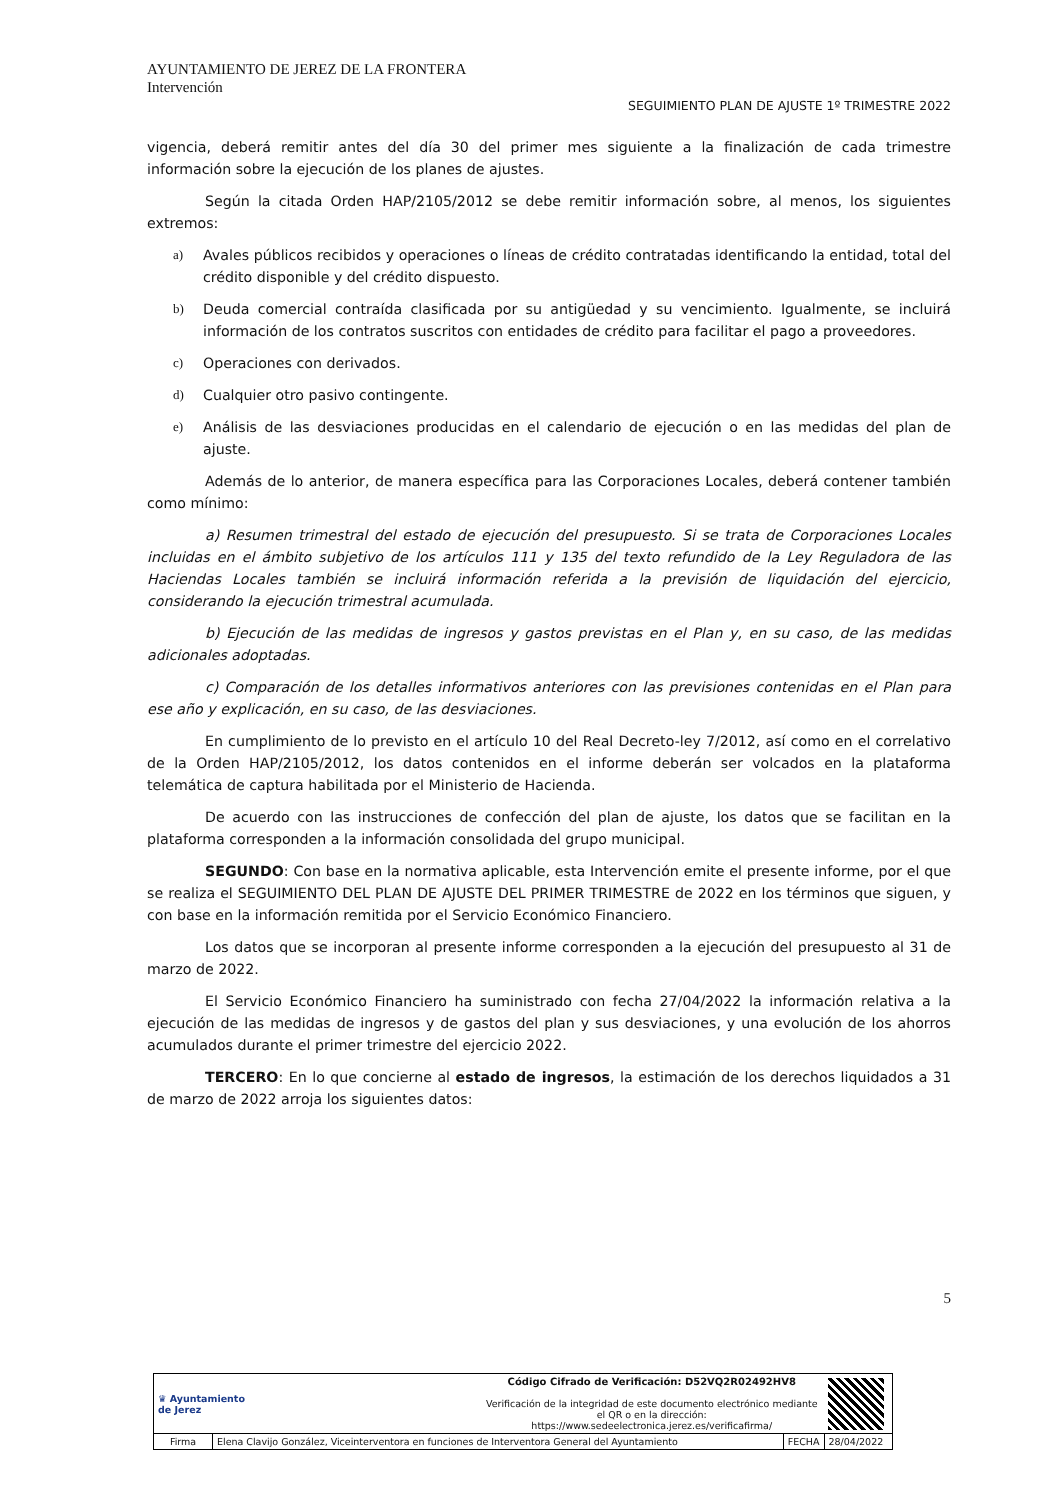AYUNTAMIENTO DE JEREZ DE LA FRONTERA
Intervención
SEGUIMIENTO PLAN DE AJUSTE 1º TRIMESTRE 2022
vigencia, deberá remitir antes del día 30 del primer mes siguiente a la finalización de cada trimestre información sobre la ejecución de los planes de ajustes.
Según la citada Orden HAP/2105/2012 se debe remitir información sobre, al menos, los siguientes extremos:
a) Avales públicos recibidos y operaciones o líneas de crédito contratadas identificando la entidad, total del crédito disponible y del crédito dispuesto.
b) Deuda comercial contraída clasificada por su antigüedad y su vencimiento. Igualmente, se incluirá información de los contratos suscritos con entidades de crédito para facilitar el pago a proveedores.
c) Operaciones con derivados.
d) Cualquier otro pasivo contingente.
e) Análisis de las desviaciones producidas en el calendario de ejecución o en las medidas del plan de ajuste.
Además de lo anterior, de manera específica para las Corporaciones Locales, deberá contener también como mínimo:
a) Resumen trimestral del estado de ejecución del presupuesto. Si se trata de Corporaciones Locales incluidas en el ámbito subjetivo de los artículos 111 y 135 del texto refundido de la Ley Reguladora de las Haciendas Locales también se incluirá información referida a la previsión de liquidación del ejercicio, considerando la ejecución trimestral acumulada.
b) Ejecución de las medidas de ingresos y gastos previstas en el Plan y, en su caso, de las medidas adicionales adoptadas.
c) Comparación de los detalles informativos anteriores con las previsiones contenidas en el Plan para ese año y explicación, en su caso, de las desviaciones.
En cumplimiento de lo previsto en el artículo 10 del Real Decreto-ley 7/2012, así como en el correlativo de la Orden HAP/2105/2012, los datos contenidos en el informe deberán ser volcados en la plataforma telemática de captura habilitada por el Ministerio de Hacienda.
De acuerdo con las instrucciones de confección del plan de ajuste, los datos que se facilitan en la plataforma corresponden a la información consolidada del grupo municipal.
SEGUNDO: Con base en la normativa aplicable, esta Intervención emite el presente informe, por el que se realiza el SEGUIMIENTO DEL PLAN DE AJUSTE DEL PRIMER TRIMESTRE de 2022 en los términos que siguen, y con base en la información remitida por el Servicio Económico Financiero.
Los datos que se incorporan al presente informe corresponden a la ejecución del presupuesto al 31 de marzo de 2022.
El Servicio Económico Financiero ha suministrado con fecha 27/04/2022 la información relativa a la ejecución de las medidas de ingresos y de gastos del plan y sus desviaciones, y una evolución de los ahorros acumulados durante el primer trimestre del ejercicio 2022.
TERCERO: En lo que concierne al estado de ingresos, la estimación de los derechos liquidados a 31 de marzo de 2022 arroja los siguientes datos:
5
| ♛ Ayuntamiento de Jerez | | Código Cifrado de Verificación: D52VQ2R02492HV8 Verificación de la integridad de este documento electrónico mediante el QR o en la dirección: https://www.sedeelectronica.jerez.es/verificafirma/ | | |
| Firma | Elena Clavijo González, Viceinterventora en funciones de Interventora General del Ayuntamiento | | FECHA | 28/04/2022 |